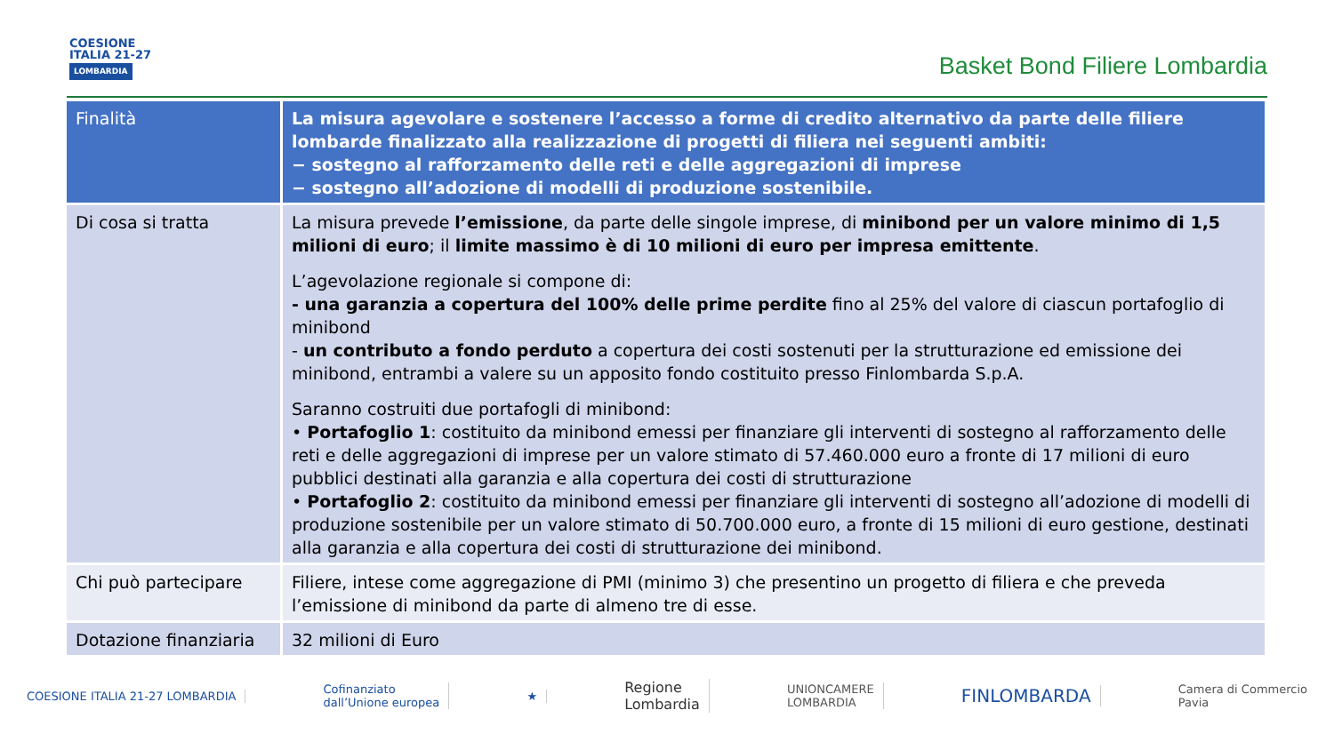COESIONE
ITALIA 21-27
LOMBARDIA
Basket Bond Filiere Lombardia
| Finalità | La misura agevolare e sostenere l’accesso a forme di credito alternativo da parte delle filiere lombarde finalizzato alla realizzazione di progetti di filiera nei seguenti ambiti: − sostegno al rafforzamento delle reti e delle aggregazioni di imprese − sostegno all’adozione di modelli di produzione sostenibile. |
| Di cosa si tratta | La misura prevede l’emissione , da parte delle singole imprese, di minibond per un valore minimo di 1,5 milioni di euro ; il limite massimo è di 10 milioni di euro per impresa emittente . L’agevolazione regionale si compone di: - una garanzia a copertura del 100% delle prime perdite fino al 25% del valore di ciascun portafoglio di minibond - un contributo a fondo perduto a copertura dei costi sostenuti per la strutturazione ed emissione dei minibond, entrambi a valere su un apposito fondo costituito presso Finlombarda S.p.A. Saranno costruiti due portafogli di minibond: • Portafoglio 1 : costituito da minibond emessi per finanziare gli interventi di sostegno al rafforzamento delle reti e delle aggregazioni di imprese per un valore stimato di 57.460.000 euro a fronte di 17 milioni di euro pubblici destinati alla garanzia e alla copertura dei costi di strutturazione • Portafoglio 2 : costituito da minibond emessi per finanziare gli interventi di sostegno all’adozione di modelli di produzione sostenibile per un valore stimato di 50.700.000 euro, a fronte di 15 milioni di euro gestione, destinati alla garanzia e alla copertura dei costi di strutturazione dei minibond. |
| Chi può partecipare | Filiere, intese come aggregazione di PMI (minimo 3) che presentino un progetto di filiera e che preveda l’emissione di minibond da parte di almeno tre di esse. |
| Dotazione finanziaria | 32 milioni di Euro |
COESIONE ITALIA 21-27 LOMBARDIA
Cofinanziato
dall’Unione europea
★
Regione
Lombardia
UNIONCAMERE
LOMBARDIA
FINLOMBARDA
Camera di Commercio
Pavia